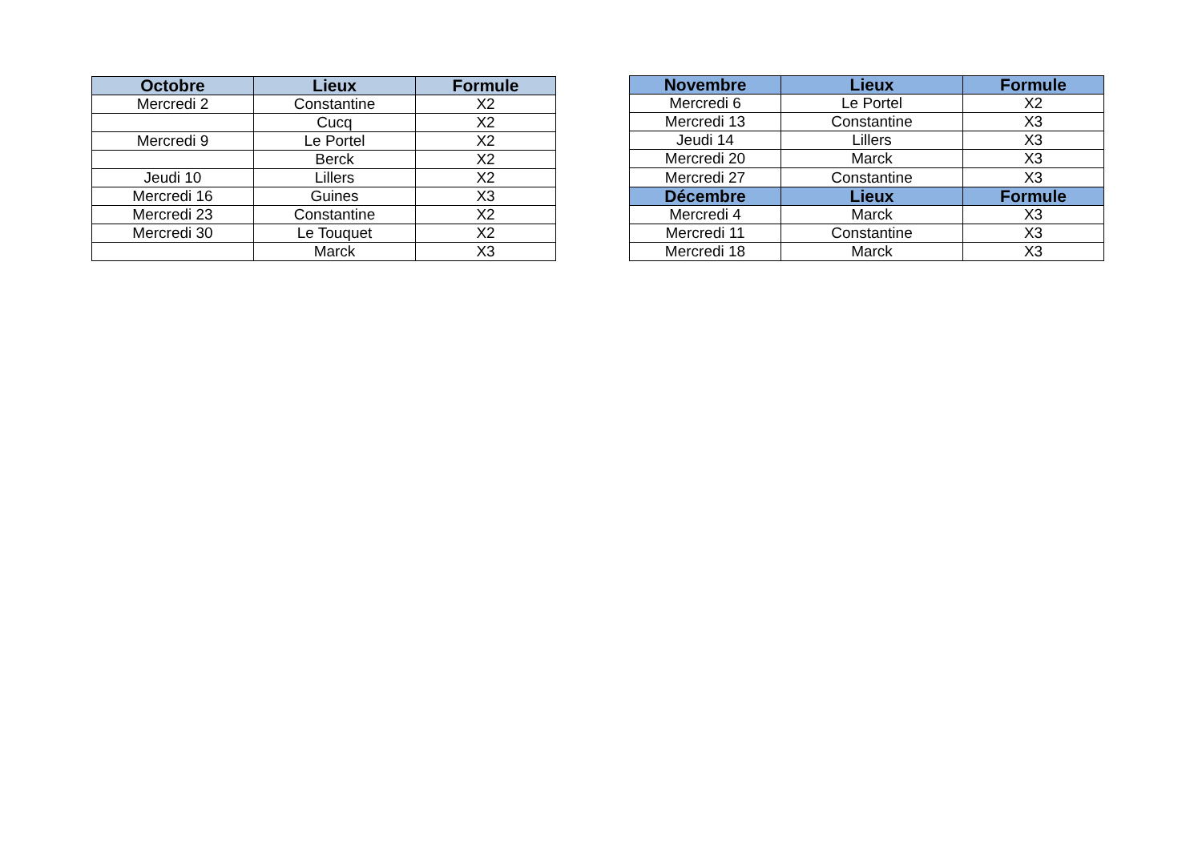| Octobre | Lieux | Formule |
| --- | --- | --- |
| Mercredi 2 | Constantine | X2 |
| | Cucq | X2 |
| Mercredi 9 | Le Portel | X2 |
| | Berck | X2 |
| Jeudi 10 | Lillers | X2 |
| Mercredi 16 | Guines | X3 |
| Mercredi 23 | Constantine | X2 |
| Mercredi 30 | Le Touquet | X2 |
| | Marck | X3 |
| Novembre | Lieux | Formule |
| --- | --- | --- |
| Mercredi 6 | Le Portel | X2 |
| Mercredi 13 | Constantine | X3 |
| Jeudi 14 | Lillers | X3 |
| Mercredi 20 | Marck | X3 |
| Mercredi 27 | Constantine | X3 |
| Décembre | Lieux | Formule |
| Mercredi 4 | Marck | X3 |
| Mercredi 11 | Constantine | X3 |
| Mercredi 18 | Marck | X3 |